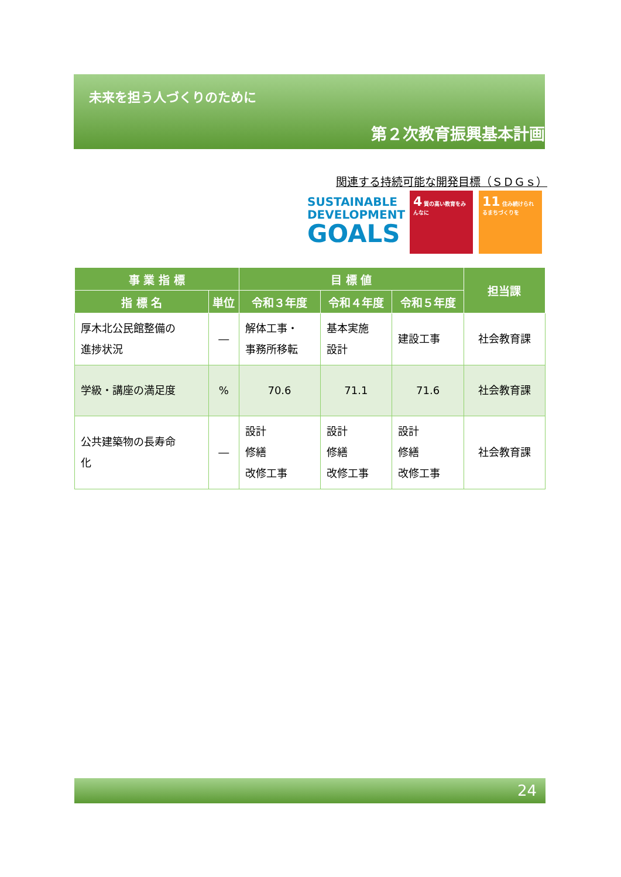未来を担う人づくりのために
第２次教育振興基本計画
関連する持続可能な開発目標（ＳＤＧｓ）
SUSTAINABLE
DEVELOPMENT
GOALS
4 質の高い教育をみんなに
11 住み続けられるまちづくりを
| 事 業 指 標 | | 目 標 値 | | | 担当課 |
| --- | --- | --- | --- | --- | --- |
| 指 標 名 | 単位 | 令和３年度 | 令和４年度 | 令和５年度 | |
| 厚木北公民館整備の 進捗状況 | ― | 解体工事・ 事務所移転 | 基本実施 設計 | 建設工事 | 社会教育課 |
| 学級・講座の満足度 | % | 70.6 | 71.1 | 71.6 | 社会教育課 |
| 公共建築物の長寿命 化 | ― | 設計 修繕 改修工事 | 設計 修繕 改修工事 | 設計 修繕 改修工事 | 社会教育課 |
24